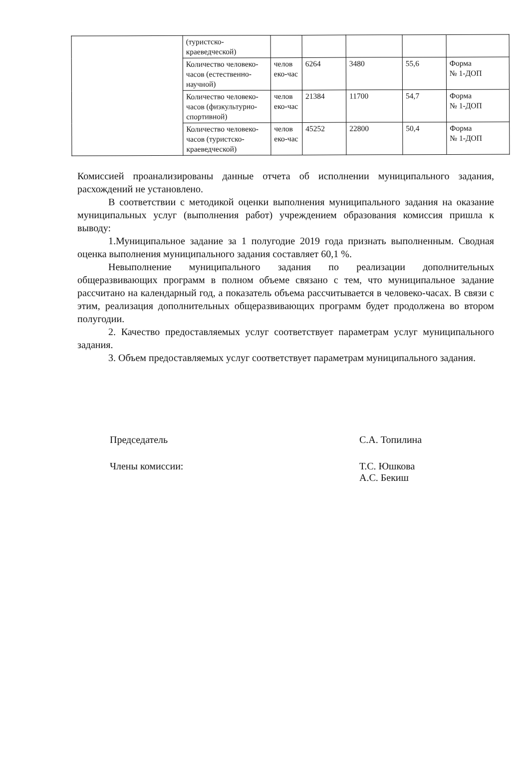| | (туристско- краеведческой) | | | | | |
| | Количество человеко-часов (естественно-научной) | челов еко-час | 6264 | 3480 | 55,6 | Форма № 1-ДОП |
| | Количество человеко-часов (физкультурно-спортивной) | челов еко-час | 21384 | 11700 | 54,7 | Форма № 1-ДОП |
| | Количество человеко-часов (туристско-краеведческой) | челов еко-час | 45252 | 22800 | 50,4 | Форма № 1-ДОП |
Комиссией проанализированы данные отчета об исполнении муниципального задания, расхождений не установлено.
В соответствии с методикой оценки выполнения муниципального задания на оказание муниципальных услуг (выполнения работ) учреждением образования комиссия пришла к выводу:
1.Муниципальное задание за 1 полугодие 2019 года признать выполненным. Сводная оценка выполнения муниципального задания составляет 60,1 %.
Невыполнение муниципального задания по реализации дополнительных общеразвивающих программ в полном объеме связано с тем, что муниципальное задание рассчитано на календарный год, а показатель объема рассчитывается в человеко-часах. В связи с этим, реализация дополнительных общеразвивающих программ будет продолжена во втором полугодии.
2. Качество предоставляемых услуг соответствует параметрам услуг муниципального задания.
3. Объем предоставляемых услуг соответствует параметрам муниципального задания.
Председатель С.А. Топилина
Члены комиссии: Т.С. Юшкова
А.С. Бекиш